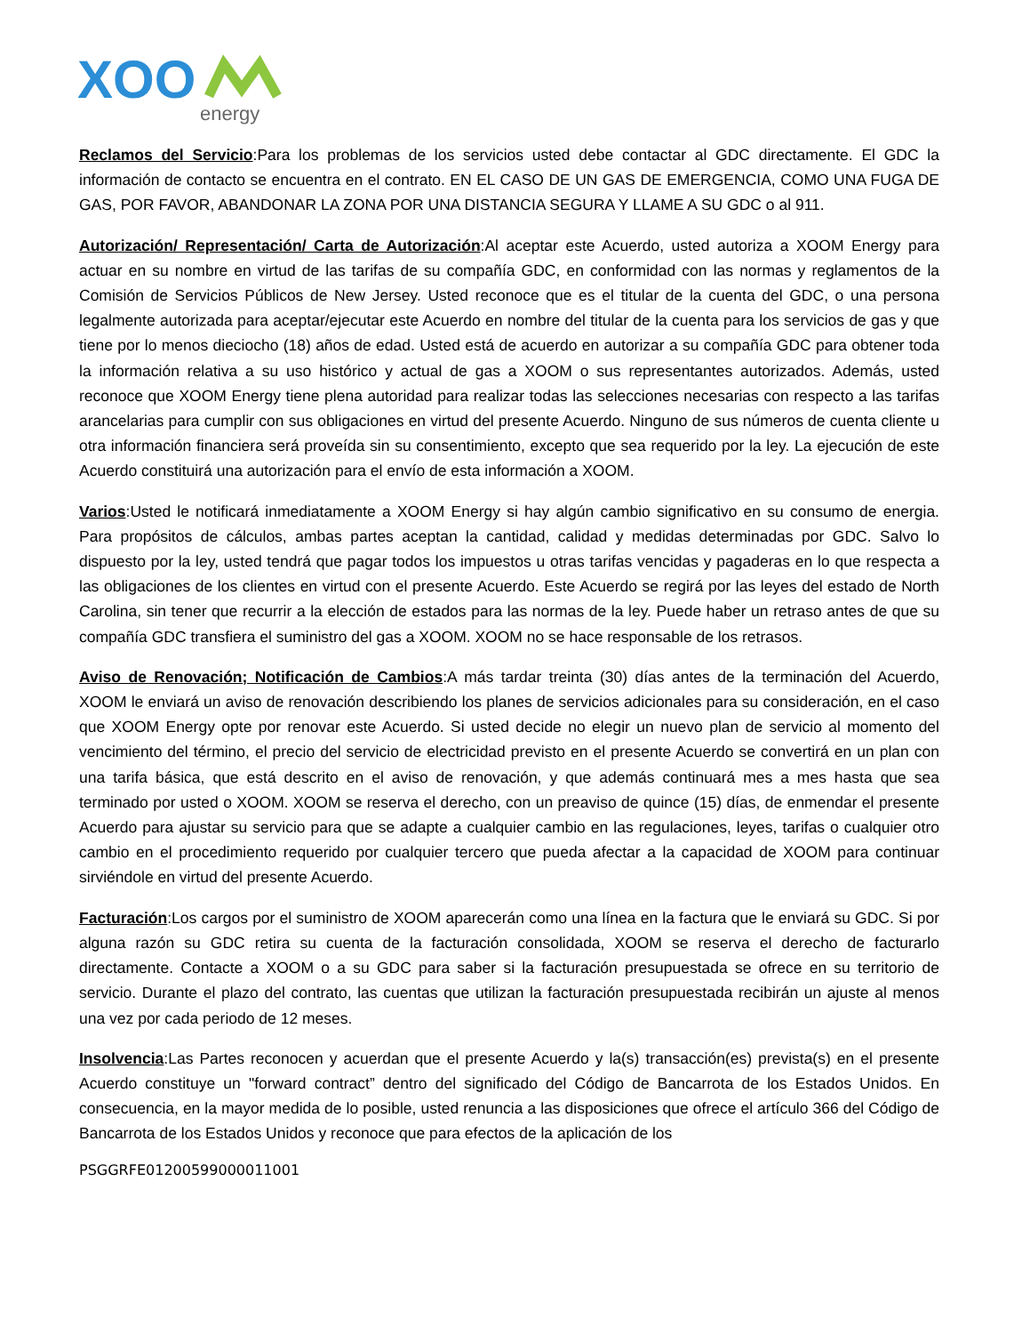XOO
energy
Reclamos del Servicio:Para los problemas de los servicios usted debe contactar al GDC directamente. El GDC la información de contacto se encuentra en el contrato. EN EL CASO DE UN GAS DE EMERGENCIA, COMO UNA FUGA DE GAS, POR FAVOR, ABANDONAR LA ZONA POR UNA DISTANCIA SEGURA Y LLAME A SU GDC o al 911.
Autorización/ Representación/ Carta de Autorización:Al aceptar este Acuerdo, usted autoriza a XOOM Energy para actuar en su nombre en virtud de las tarifas de su compañía GDC, en conformidad con las normas y reglamentos de la Comisión de Servicios Públicos de New Jersey. Usted reconoce que es el titular de la cuenta del GDC, o una persona legalmente autorizada para aceptar/ejecutar este Acuerdo en nombre del titular de la cuenta para los servicios de gas y que tiene por lo menos dieciocho (18) años de edad. Usted está de acuerdo en autorizar a su compañía GDC para obtener toda la información relativa a su uso histórico y actual de gas a XOOM o sus representantes autorizados. Además, usted reconoce que XOOM Energy tiene plena autoridad para realizar todas las selecciones necesarias con respecto a las tarifas arancelarias para cumplir con sus obligaciones en virtud del presente Acuerdo. Ninguno de sus números de cuenta cliente u otra información financiera será proveída sin su consentimiento, excepto que sea requerido por la ley. La ejecución de este Acuerdo constituirá una autorización para el envío de esta información a XOOM.
Varios:Usted le notificará inmediatamente a XOOM Energy si hay algún cambio significativo en su consumo de energia. Para propósitos de cálculos, ambas partes aceptan la cantidad, calidad y medidas determinadas por GDC. Salvo lo dispuesto por la ley, usted tendrá que pagar todos los impuestos u otras tarifas vencidas y pagaderas en lo que respecta a las obligaciones de los clientes en virtud con el presente Acuerdo. Este Acuerdo se regirá por las leyes del estado de North Carolina, sin tener que recurrir a la elección de estados para las normas de la ley. Puede haber un retraso antes de que su compañía GDC transfiera el suministro del gas a XOOM. XOOM no se hace responsable de los retrasos.
Aviso de Renovación; Notificación de Cambios:A más tardar treinta (30) días antes de la terminación del Acuerdo, XOOM le enviará un aviso de renovación describiendo los planes de servicios adicionales para su consideración, en el caso que XOOM Energy opte por renovar este Acuerdo. Si usted decide no elegir un nuevo plan de servicio al momento del vencimiento del término, el precio del servicio de electricidad previsto en el presente Acuerdo se convertirá en un plan con una tarifa básica, que está descrito en el aviso de renovación, y que además continuará mes a mes hasta que sea terminado por usted o XOOM. XOOM se reserva el derecho, con un preaviso de quince (15) días, de enmendar el presente Acuerdo para ajustar su servicio para que se adapte a cualquier cambio en las regulaciones, leyes, tarifas o cualquier otro cambio en el procedimiento requerido por cualquier tercero que pueda afectar a la capacidad de XOOM para continuar sirviéndole en virtud del presente Acuerdo.
Facturación:Los cargos por el suministro de XOOM aparecerán como una línea en la factura que le enviará su GDC. Si por alguna razón su GDC retira su cuenta de la facturación consolidada, XOOM se reserva el derecho de facturarlo directamente. Contacte a XOOM o a su GDC para saber si la facturación presupuestada se ofrece en su territorio de servicio. Durante el plazo del contrato, las cuentas que utilizan la facturación presupuestada recibirán un ajuste al menos una vez por cada periodo de 12 meses.
Insolvencia:Las Partes reconocen y acuerdan que el presente Acuerdo y la(s) transacción(es) prevista(s) en el presente Acuerdo constituye un "forward contract” dentro del significado del Código de Bancarrota de los Estados Unidos. En consecuencia, en la mayor medida de lo posible, usted renuncia a las disposiciones que ofrece el artículo 366 del Código de Bancarrota de los Estados Unidos y reconoce que para efectos de la aplicación de los
PSGGRFE01200599000011001